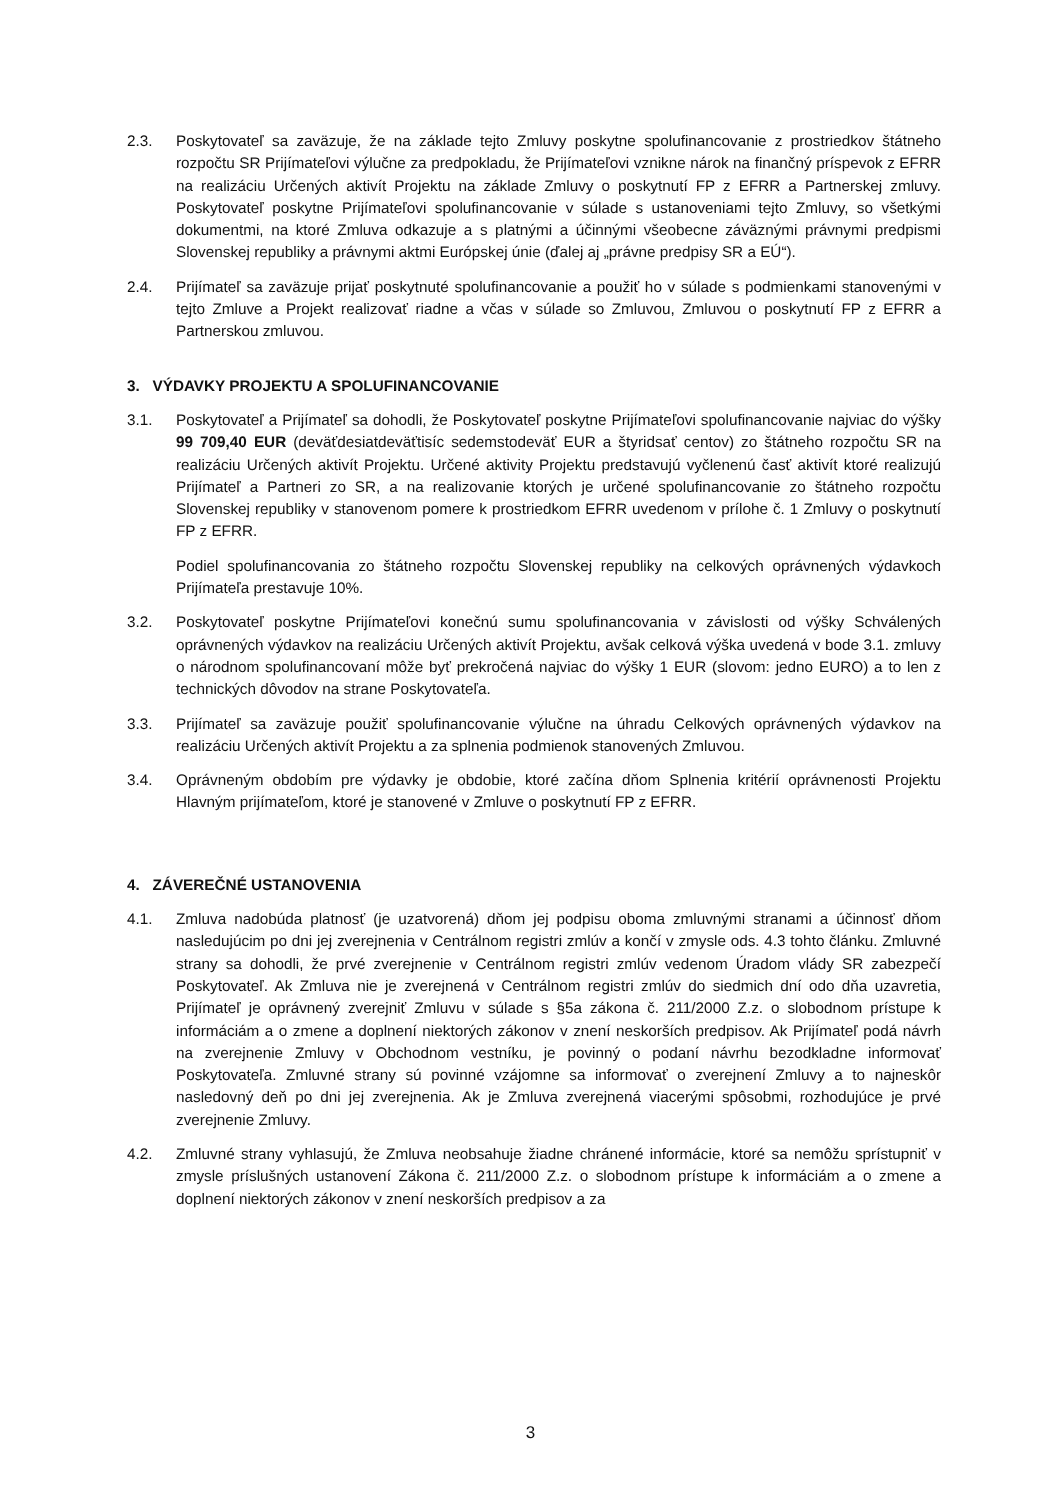2.3. Poskytovateľ sa zaväzuje, že na základe tejto Zmluvy poskytne spolufinancovanie z prostriedkov štátneho rozpočtu SR Prijímateľovi výlučne za predpokladu, že Prijímateľovi vznikne nárok na finančný príspevok z EFRR na realizáciu Určených aktivít Projektu na základe Zmluvy o poskytnutí FP z EFRR a Partnerskej zmluvy. Poskytovateľ poskytne Prijímateľovi spolufinancovanie v súlade s ustanoveniami tejto Zmluvy, so všetkými dokumentmi, na ktoré Zmluva odkazuje a s platnými a účinnými všeobecne záväznými právnymi predpismi Slovenskej republiky a právnymi aktmi Európskej únie (ďalej aj „právne predpisy SR a EÚ“).
2.4. Prijímateľ sa zaväzuje prijať poskytnuté spolufinancovanie a použiť ho v súlade s podmienkami stanovenými v tejto Zmluve a Projekt realizovať riadne a včas v súlade so Zmluvou, Zmluvou o poskytnutí FP z EFRR a Partnerskou zmluvou.
3. VÝDAVKY PROJEKTU A SPOLUFINANCOVANIE
3.1. Poskytovateľ a Prijímateľ sa dohodli, že Poskytovateľ poskytne Prijímateľovi spolufinancovanie najviac do výšky 99 709,40 EUR (deväťdesiatdeväťtisíc sedemstodeväť EUR a štyridsať centov) zo štátneho rozpočtu SR na realizáciu Určených aktivít Projektu. Určené aktivity Projektu predstavujú vyčlenenú časť aktivít ktoré realizujú Prijímateľ a Partneri zo SR, a na realizovanie ktorých je určené spolufinancovanie zo štátneho rozpočtu Slovenskej republiky v stanovenom pomere k prostriedkom EFRR uvedenom v prílohe č. 1 Zmluvy o poskytnutí FP z EFRR.
Podiel spolufinancovania zo štátneho rozpočtu Slovenskej republiky na celkových oprávnených výdavkoch Prijímateľa prestavuje 10%.
3.2. Poskytovateľ poskytne Prijímateľovi konečnú sumu spolufinancovania v závislosti od výšky Schválených oprávnených výdavkov na realizáciu Určených aktivít Projektu, avšak celková výška uvedená v bode 3.1. zmluvy o národnom spolufinancovaní môže byť prekročená najviac do výšky 1 EUR (slovom: jedno EURO) a to len z technických dôvodov na strane Poskytovateľa.
3.3. Prijímateľ sa zaväzuje použiť spolufinancovanie výlučne na úhradu Celkových oprávnených výdavkov na realizáciu Určených aktivít Projektu a za splnenia podmienok stanovených Zmluvou.
3.4. Oprávneným obdobím pre výdavky je obdobie, ktoré začína dňom Splnenia kritérií oprávnenosti Projektu Hlavným prijímateľom, ktoré je stanovené v Zmluve o poskytnutí FP z EFRR.
4. ZÁVEREČNÉ USTANOVENIA
4.1. Zmluva nadobúda platnosť (je uzatvorená) dňom jej podpisu oboma zmluvnými stranami a účinnosť dňom nasledujúcim po dni jej zverejnenia v Centrálnom registri zmlúv a končí v zmysle ods. 4.3 tohto článku. Zmluvné strany sa dohodli, že prvé zverejnenie v Centrálnom registri zmlúv vedenom Úradom vlády SR zabezpečí Poskytovateľ. Ak Zmluva nie je zverejnená v Centrálnom registri zmlúv do siedmich dní odo dňa uzavretia, Prijímateľ je oprávnený zverejniť Zmluvu v súlade s §5a zákona č. 211/2000 Z.z. o slobodnom prístupe k informáciám a o zmene a doplnení niektorých zákonov v znení neskorších predpisov. Ak Prijímateľ podá návrh na zverejnenie Zmluvy v Obchodnom vestníku, je povinný o podaní návrhu bezodkladne informovať Poskytovateľa. Zmluvné strany sú povinné vzájomne sa informovať o zverejnení Zmluvy a to najneskôr nasledovný deň po dni jej zverejnenia. Ak je Zmluva zverejnená viacerými spôsobmi, rozhodujúce je prvé zverejnenie Zmluvy.
4.2. Zmluvné strany vyhlasujú, že Zmluva neobsahuje žiadne chránené informácie, ktoré sa nemôžu sprístupniť v zmysle príslušných ustanovení Zákona č. 211/2000 Z.z. o slobodnom prístupe k informáciám a o zmene a doplnení niektorých zákonov v znení neskorších predpisov a za
3